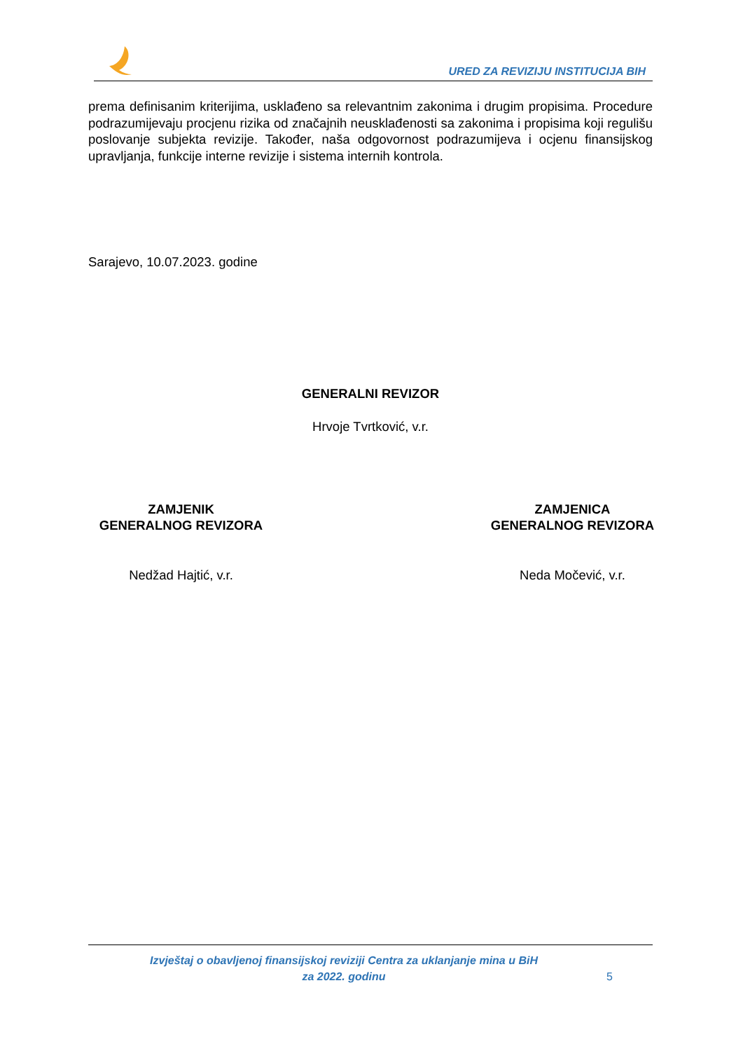URED ZA REVIZIJU INSTITUCIJA BIH
prema definisanim kriterijima, usklađeno sa relevantnim zakonima i drugim propisima. Procedure podrazumijevaju procjenu rizika od značajnih neusklađenosti sa zakonima i propisima koji regulišu poslovanje subjekta revizije. Također, naša odgovornost podrazumijeva i ocjenu finansijskog upravljanja, funkcije interne revizije i sistema internih kontrola.
Sarajevo, 10.07.2023. godine
GENERALNI REVIZOR
Hrvoje Tvrtković, v.r.
ZAMJENIK
GENERALNOG REVIZORA
Nedžad Hajtić, v.r.
ZAMJENICA
GENERALNOG REVIZORA
Neda Močević, v.r.
Izvještaj o obavljenoj finansijskoj reviziji Centra za uklanjanje mina u BiH
za 2022. godinu
5